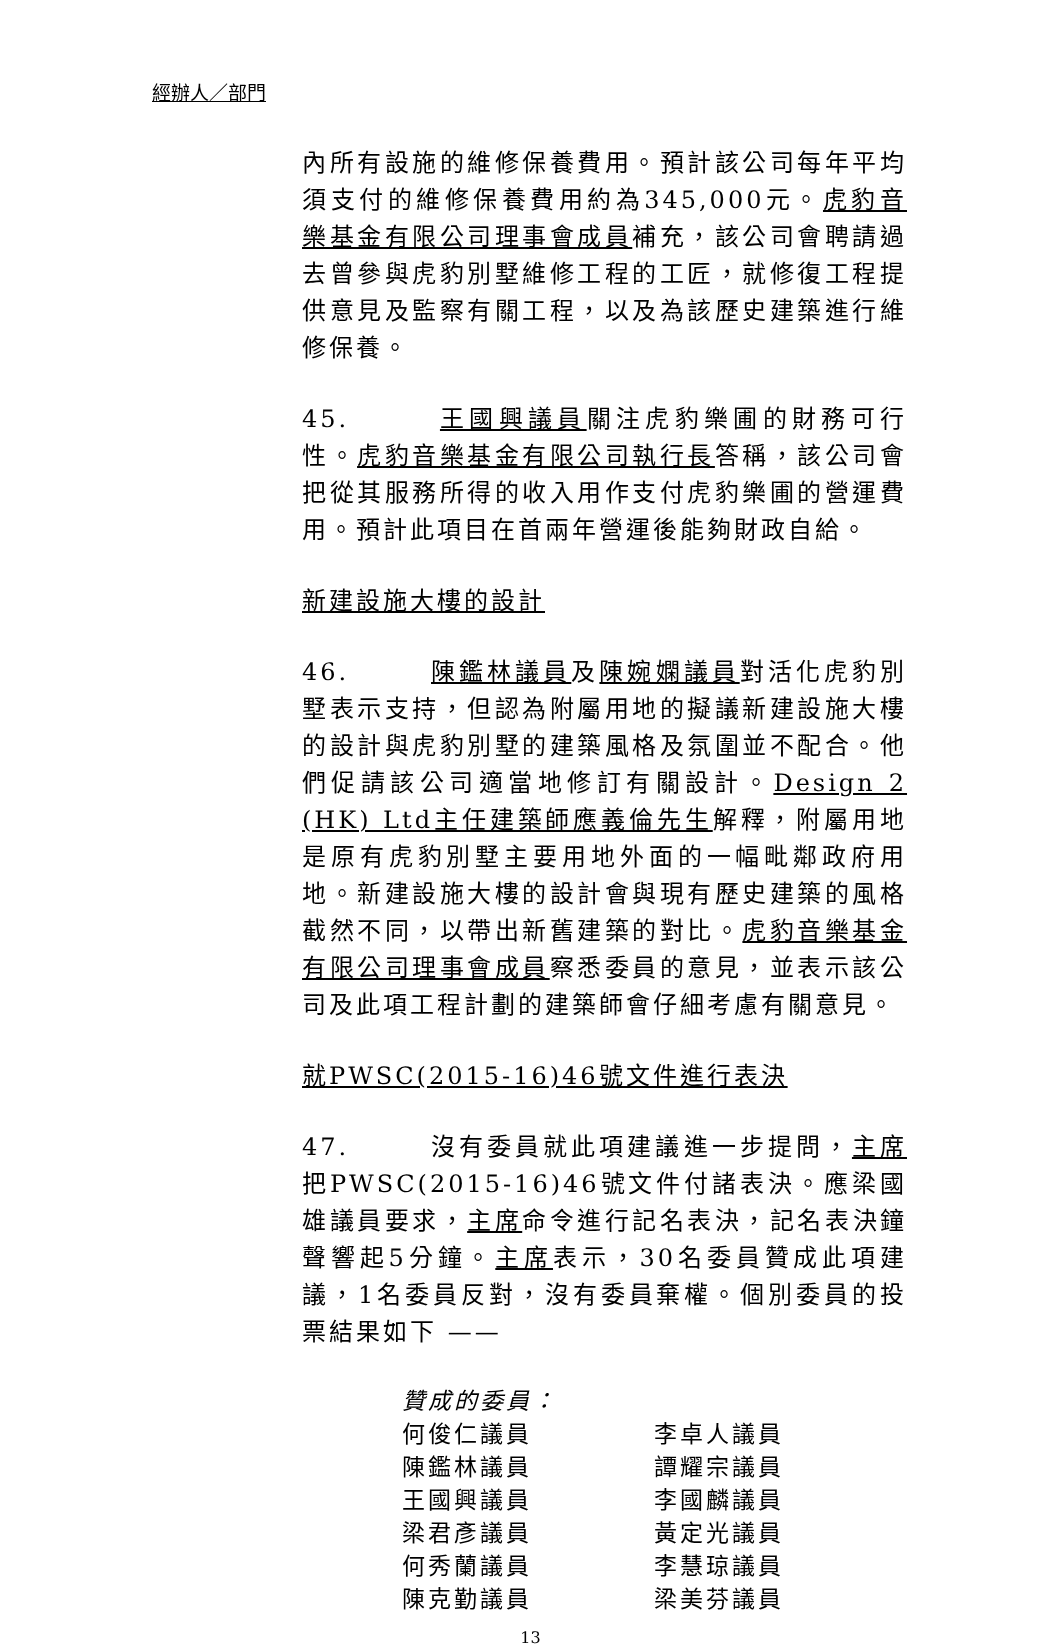經辦人／部門
內所有設施的維修保養費用。預計該公司每年平均須支付的維修保養費用約為345,000元。虎豹音樂基金有限公司理事會成員補充，該公司會聘請過去曾參與虎豹別墅維修工程的工匠，就修復工程提供意見及監察有關工程，以及為該歷史建築進行維修保養。
45. 王國興議員關注虎豹樂圃的財務可行性。虎豹音樂基金有限公司執行長答稱，該公司會把從其服務所得的收入用作支付虎豹樂圃的營運費用。預計此項目在首兩年營運後能夠財政自給。
新建設施大樓的設計
46. 陳鑑林議員及陳婉嫻議員對活化虎豹別墅表示支持，但認為附屬用地的擬議新建設施大樓的設計與虎豹別墅的建築風格及氛圍並不配合。他們促請該公司適當地修訂有關設計。Design 2 (HK) Ltd主任建築師應義倫先生解釋，附屬用地是原有虎豹別墅主要用地外面的一幅毗鄰政府用地。新建設施大樓的設計會與現有歷史建築的風格截然不同，以帶出新舊建築的對比。虎豹音樂基金有限公司理事會成員察悉委員的意見，並表示該公司及此項工程計劃的建築師會仔細考慮有關意見。
就PWSC(2015-16)46號文件進行表決
47. 沒有委員就此項建議進一步提問，主席把PWSC(2015-16)46號文件付諸表決。應梁國雄議員要求，主席命令進行記名表決，記名表決鐘聲響起5分鐘。主席表示，30名委員贊成此項建議，1名委員反對，沒有委員棄權。個別委員的投票結果如下 ——
贊成的委員：
何俊仁議員 李卓人議員
陳鑑林議員 譚耀宗議員
王國興議員 李國麟議員
梁君彥議員 黃定光議員
何秀蘭議員 李慧琼議員
陳克勤議員 梁美芬議員
13